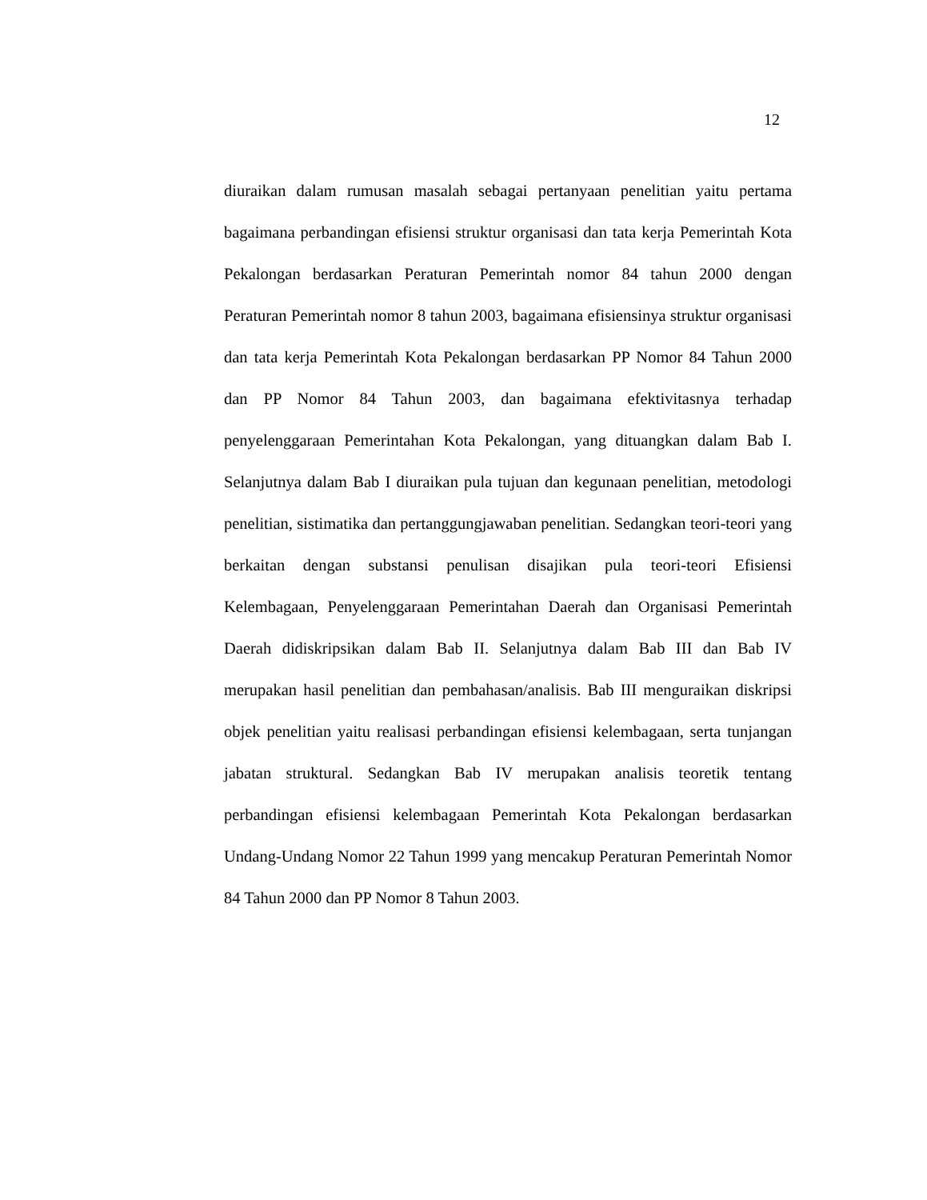12
diuraikan dalam rumusan masalah sebagai pertanyaan penelitian yaitu pertama bagaimana perbandingan efisiensi struktur organisasi dan tata kerja Pemerintah Kota Pekalongan berdasarkan Peraturan Pemerintah nomor 84 tahun 2000 dengan Peraturan Pemerintah nomor 8 tahun 2003, bagaimana efisiensinya struktur organisasi dan tata kerja Pemerintah Kota Pekalongan berdasarkan PP Nomor 84 Tahun 2000 dan PP Nomor 84 Tahun 2003, dan bagaimana efektivitasnya terhadap penyelenggaraan Pemerintahan Kota Pekalongan, yang dituangkan dalam Bab I. Selanjutnya dalam Bab I diuraikan pula tujuan dan kegunaan penelitian, metodologi penelitian, sistimatika dan pertanggungjawaban penelitian. Sedangkan teori-teori yang berkaitan dengan substansi penulisan disajikan pula teori-teori Efisiensi Kelembagaan, Penyelenggaraan Pemerintahan Daerah dan Organisasi Pemerintah Daerah didiskripsikan dalam Bab II. Selanjutnya dalam Bab III dan Bab IV merupakan hasil penelitian dan pembahasan/analisis. Bab III menguraikan diskripsi objek penelitian yaitu realisasi perbandingan efisiensi kelembagaan, serta tunjangan jabatan struktural. Sedangkan Bab IV merupakan analisis teoretik tentang perbandingan efisiensi kelembagaan Pemerintah Kota Pekalongan berdasarkan Undang-Undang Nomor 22 Tahun 1999 yang mencakup Peraturan Pemerintah Nomor 84 Tahun 2000 dan PP Nomor 8 Tahun 2003.